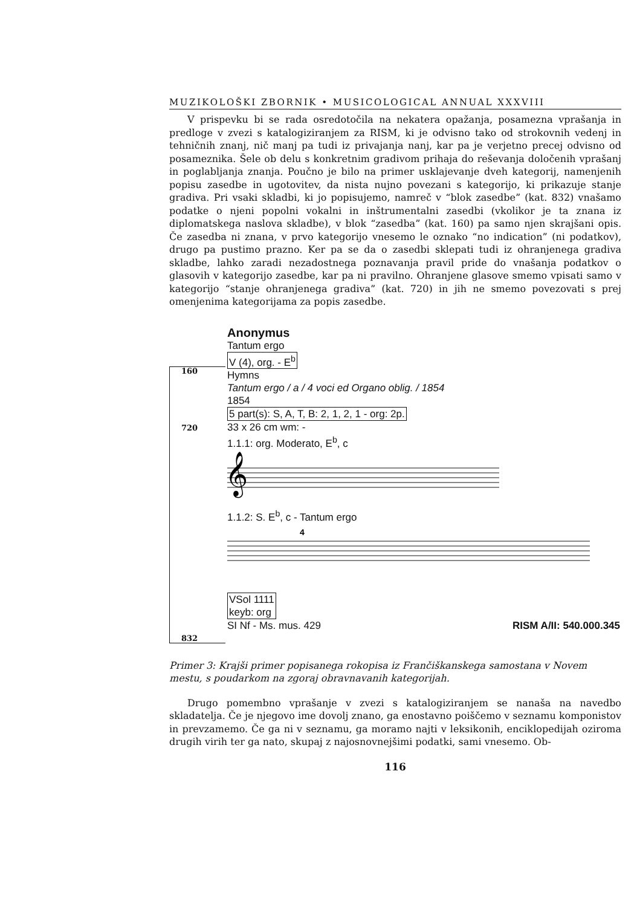MUZIKOLOŠKI ZBORNIK • MUSICOLOGICAL ANNUAL XXXVIII
V prispevku bi se rada osredotočila na nekatera opažanja, posamezna vprašanja in predloge v zvezi s katalogiziranjem za RISM, ki je odvisno tako od strokovnih vedenj in tehničnih znanj, nič manj pa tudi iz privajanja nanj, kar pa je verjetno precej odvisno od posameznika. Šele ob delu s konkretnim gradivom prihaja do reševanja določenih vprašanj in poglabljanja znanja. Poučno je bilo na primer usklajevanje dveh kategorij, namenjenih popisu zasedbe in ugotovitev, da nista nujno povezani s kategorijo, ki prikazuje stanje gradiva. Pri vsaki skladbi, ki jo popisujemo, namreč v “blok zasedbe” (kat. 832) vnašamo podatke o njeni popolni vokalni in inštrumentalni zasedbi (vkolikor je ta znana iz diplomatskega naslova skladbe), v blok “zasedba” (kat. 160) pa samo njen skrajšani opis. Če zasedba ni znana, v prvo kategorijo vnesemo le oznako “no indication” (ni podatkov), drugo pa pustimo prazno. Ker pa se da o zasedbi sklepati tudi iz ohranjenega gradiva skladbe, lahko zaradi nezadostnega poznavanja pravil pride do vnašanja podatkov o glasovih v kategorijo zasedbe, kar pa ni pravilno. Ohranjene glasove smemo vpisati samo v kategorijo “stanje ohranjenega gradiva” (kat. 720) in jih ne smemo povezovati s prej omenjenima kategorijama za popis zasedbe.
160
720
832
Anonymus
Tantum ergo
V (4), org. - E<sup>b</sup>
Hymns
Tantum ergo / a / 4 voci ed Organo oblig. / 1854
1854
5 part(s): S, A, T, B: 2, 1, 2, 1 - org: 2p.
33 x 26 cm wm: -
1.1.1: org. Moderato, E<sup>b</sup>, c
𝄞
1.1.2: S. E<sup>b</sup>, c - Tantum ergo
4
VSol 1111
keyb: org
SI Nf - Ms. mus. 429 RISM A/II: 540.000.345
Primer 3: Krajši primer popisanega rokopisa iz Frančiškanskega samostana v Novem mestu, s poudarkom na zgoraj obravnavanih kategorijah.
Drugo pomembno vprašanje v zvezi s katalogiziranjem se nanaša na navedbo skladatelja. Če je njegovo ime dovolj znano, ga enostavno poiščemo v seznamu komponistov in prevzamemo. Če ga ni v seznamu, ga moramo najti v leksikonih, enciklopedijah oziroma drugih virih ter ga nato, skupaj z najosnovnejšimi podatki, sami vnesemo. Ob-
116